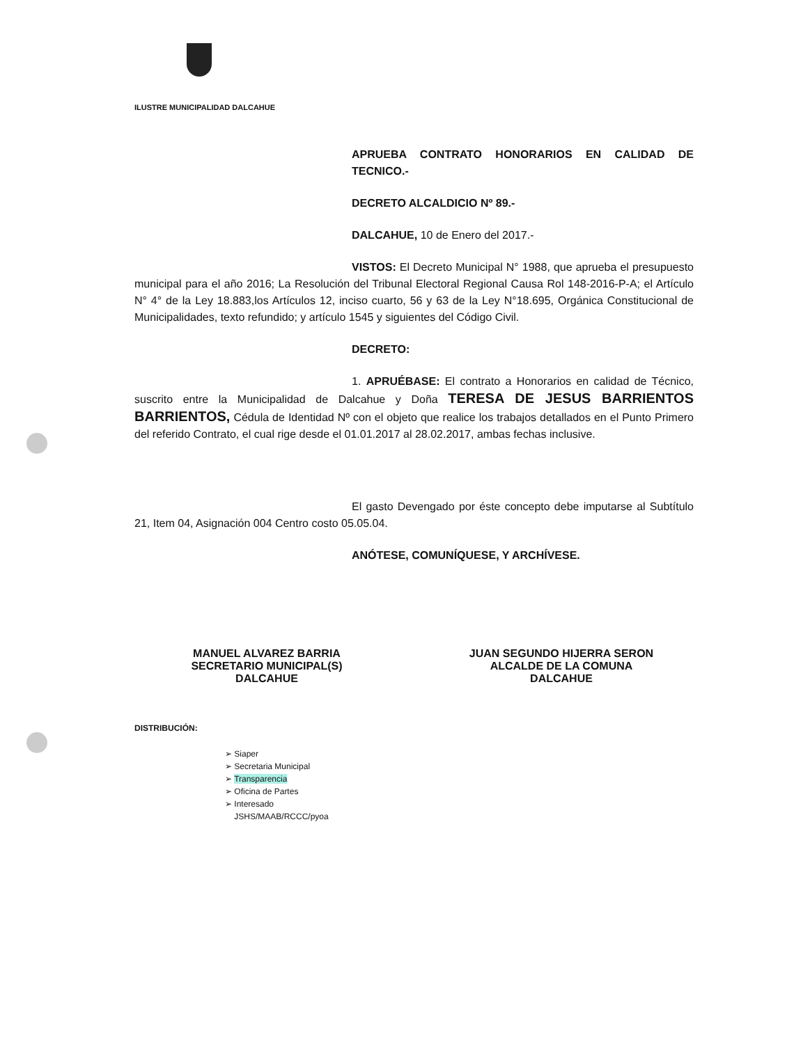ILUSTRE MUNICIPALIDAD DALCAHUE
APRUEBA CONTRATO HONORARIOS EN CALIDAD DE TECNICO.-
DECRETO ALCALDICIO Nº 89.-
DALCAHUE, 10 de Enero del 2017.-
VISTOS: El Decreto Municipal N° 1988, que aprueba el presupuesto municipal para el año 2016; La Resolución del Tribunal Electoral Regional Causa Rol 148-2016-P-A; el Artículo N° 4° de la Ley 18.883,los Artículos 12, inciso cuarto, 56 y 63 de la Ley N°18.695, Orgánica Constitucional de Municipalidades, texto refundido; y artículo 1545 y siguientes del Código Civil.
DECRETO:
1. APRUÉBASE: El contrato a Honorarios en calidad de Técnico, suscrito entre la Municipalidad de Dalcahue y Doña TERESA DE JESUS BARRIENTOS BARRIENTOS, Cédula de Identidad Nº con el objeto que realice los trabajos detallados en el Punto Primero del referido Contrato, el cual rige desde el 01.01.2017 al 28.02.2017, ambas fechas inclusive.
El gasto Devengado por éste concepto debe imputarse al Subtítulo 21, Item 04, Asignación 004 Centro costo 05.05.04.
ANÓTESE, COMUNÍQUESE, Y ARCHÍVESE.
MANUEL ALVAREZ BARRIA
SECRETARIO MUNICIPAL(S)
DALCAHUE
JUAN SEGUNDO HIJERRA SERON
ALCALDE DE LA COMUNA
DALCAHUE
DISTRIBUCIÓN:
➢ Siaper
➢ Secretaria Municipal
➢ Transparencia
➢ Oficina de Partes
➢ Interesado
JSHS/MAAB/RCCC/pyoa